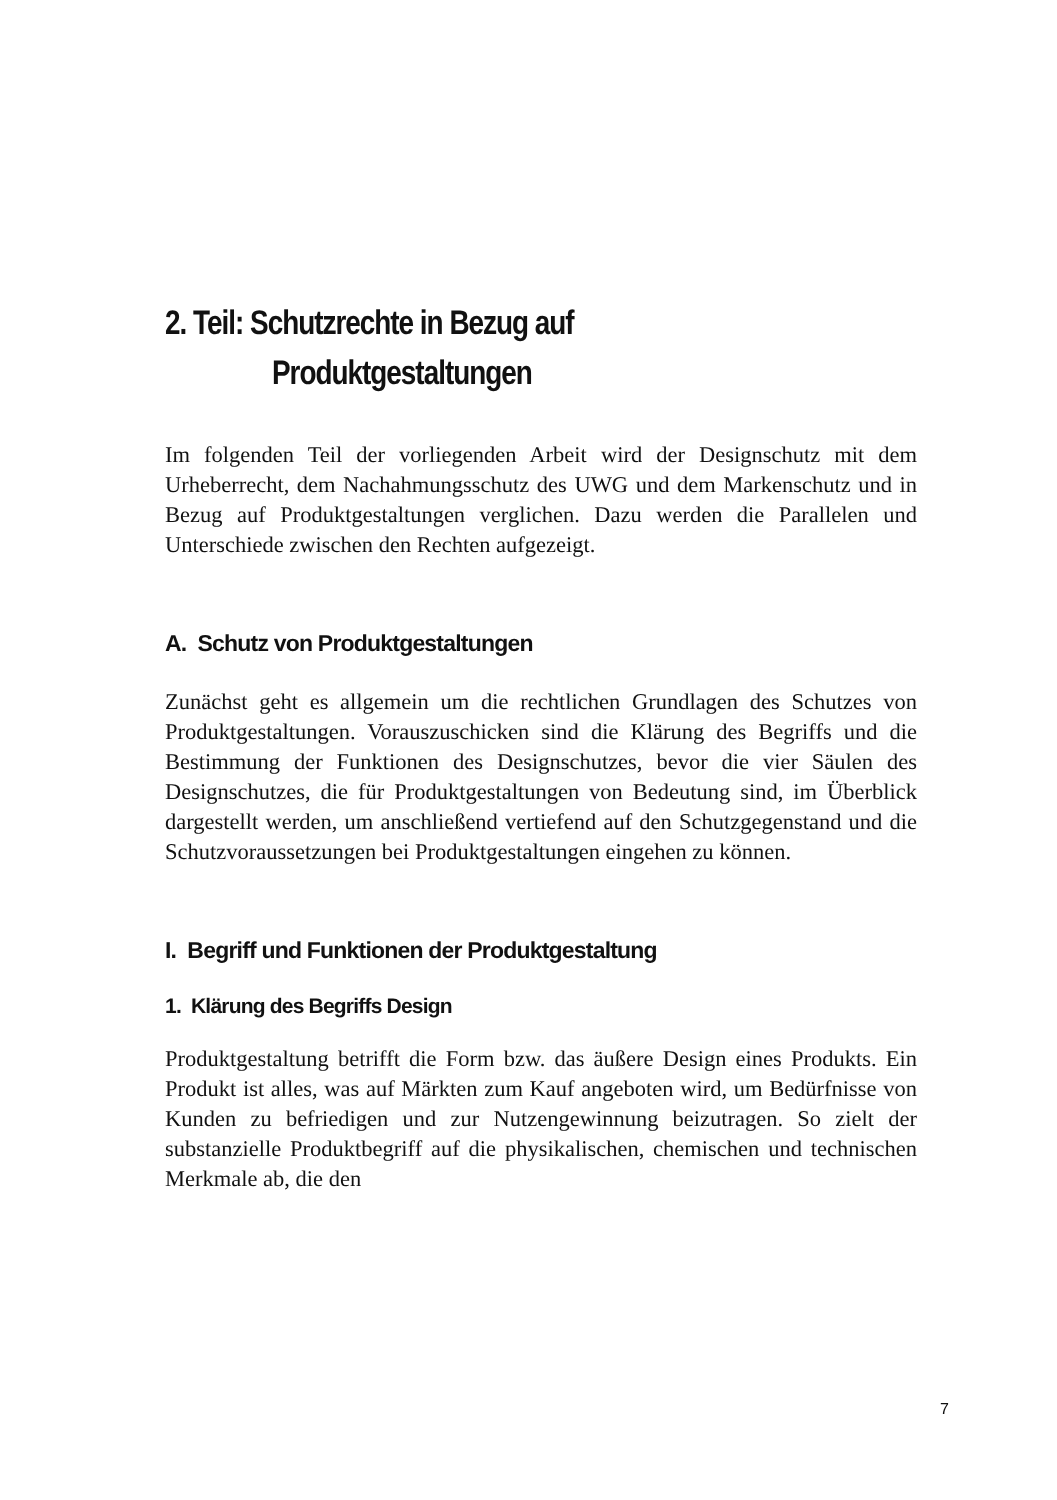2. Teil: Schutzrechte in Bezug auf
Produktgestaltungen
Im folgenden Teil der vorliegenden Arbeit wird der Designschutz mit dem Urheberrecht, dem Nachahmungsschutz des UWG und dem Markenschutz und in Bezug auf Produktgestaltungen verglichen. Dazu werden die Parallelen und Unterschiede zwischen den Rechten aufgezeigt.
A. Schutz von Produktgestaltungen
Zunächst geht es allgemein um die rechtlichen Grundlagen des Schutzes von Produktgestaltungen. Vorauszuschicken sind die Klärung des Begriffs und die Bestimmung der Funktionen des Designschutzes, bevor die vier Säulen des Designschutzes, die für Produktgestaltungen von Bedeutung sind, im Überblick dargestellt werden, um anschließend vertiefend auf den Schutzgegenstand und die Schutzvoraussetzungen bei Produktgestaltungen eingehen zu können.
I. Begriff und Funktionen der Produktgestaltung
1. Klärung des Begriffs Design
Produktgestaltung betrifft die Form bzw. das äußere Design eines Produkts. Ein Produkt ist alles, was auf Märkten zum Kauf angeboten wird, um Bedürfnisse von Kunden zu befriedigen und zur Nutzengewinnung beizutragen. So zielt der substanzielle Produktbegriff auf die physikalischen, chemischen und technischen Merkmale ab, die den
7